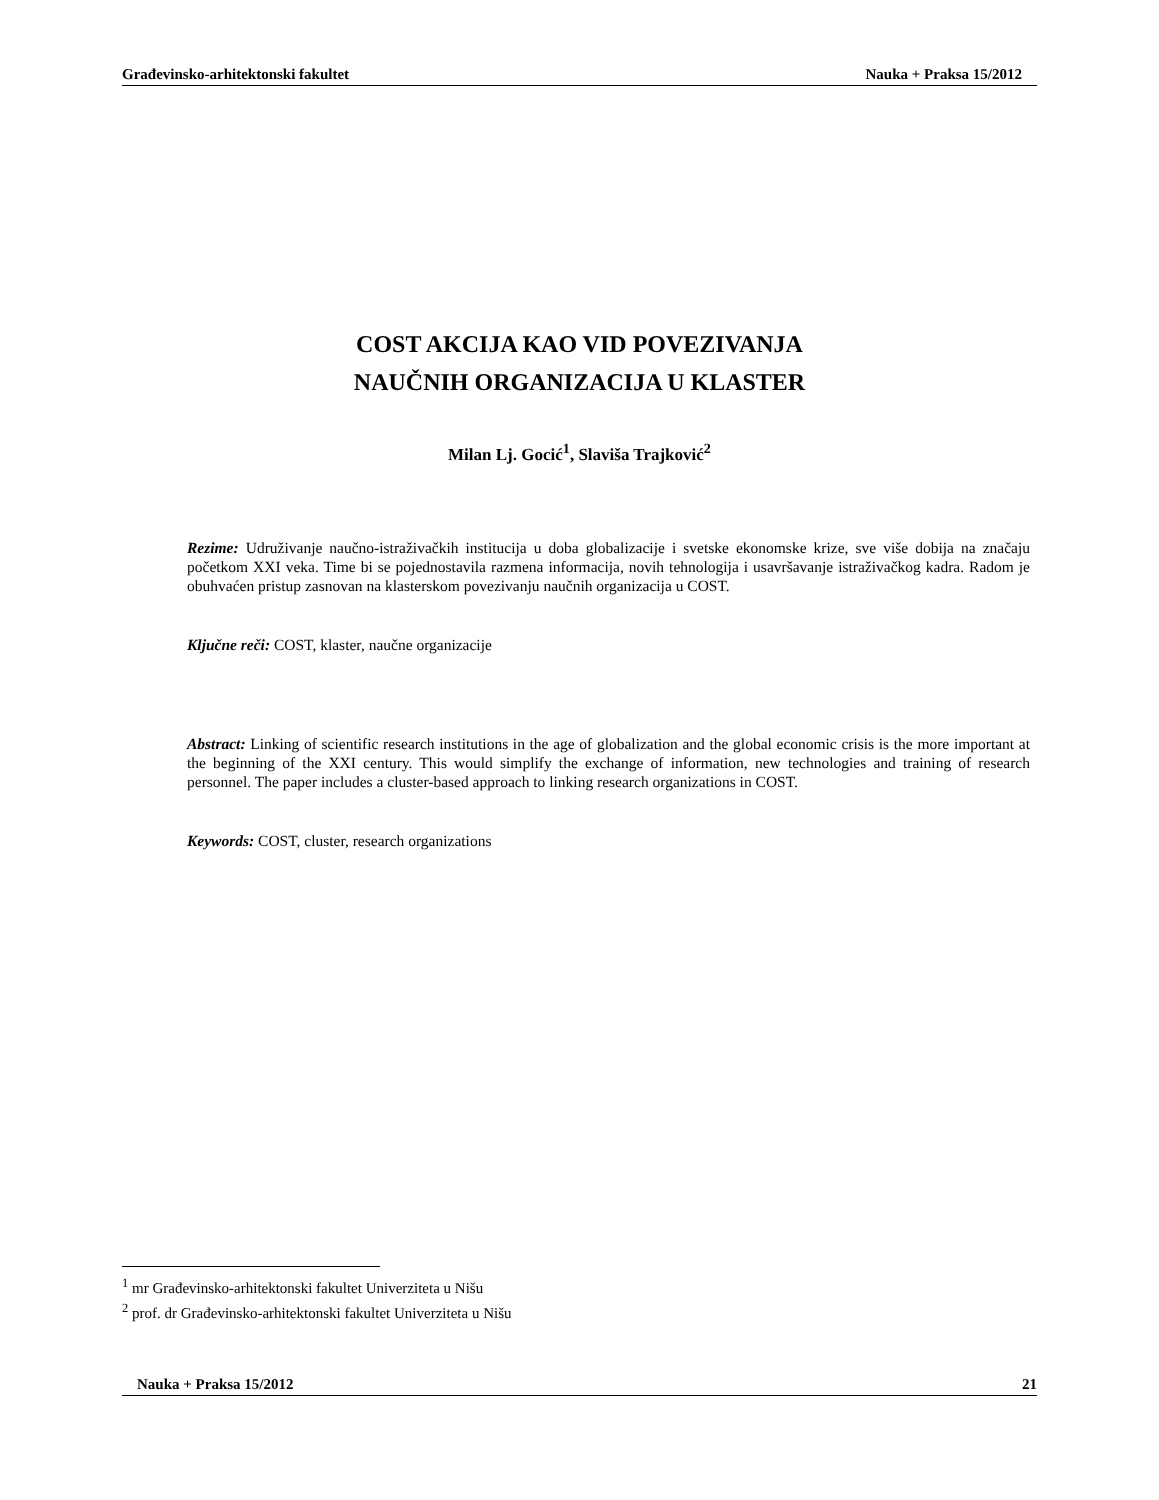Građevinsko-arhitektonski fakultet Nauka + Praksa 15/2012
COST AKCIJA KAO VID POVEZIVANJA
NAUČNIH ORGANIZACIJA U KLASTER
Milan Lj. Gocić<sup>1</sup>, Slaviša Trajković<sup>2</sup>
Rezime: Udruživanje naučno-istraživačkih institucija u doba globalizacije i svetske ekonomske krize, sve više dobija na značaju početkom XXI veka. Time bi se pojednostavila razmena informacija, novih tehnologija i usavršavanje istraživačkog kadra. Radom je obuhvaćen pristup zasnovan na klasterskom povezivanju naučnih organizacija u COST.
Ključne reči: COST, klaster, naučne organizacije
Abstract: Linking of scientific research institutions in the age of globalization and the global economic crisis is the more important at the beginning of the XXI century. This would simplify the exchange of information, new technologies and training of research personnel. The paper includes a cluster-based approach to linking research organizations in COST.
Keywords: COST, cluster, research organizations
<sup>1</sup> mr Građevinsko-arhitektonski fakultet Univerziteta u Nišu
<sup>2</sup> prof. dr Građevinsko-arhitektonski fakultet Univerziteta u Nišu
Nauka + Praksa 15/2012 21